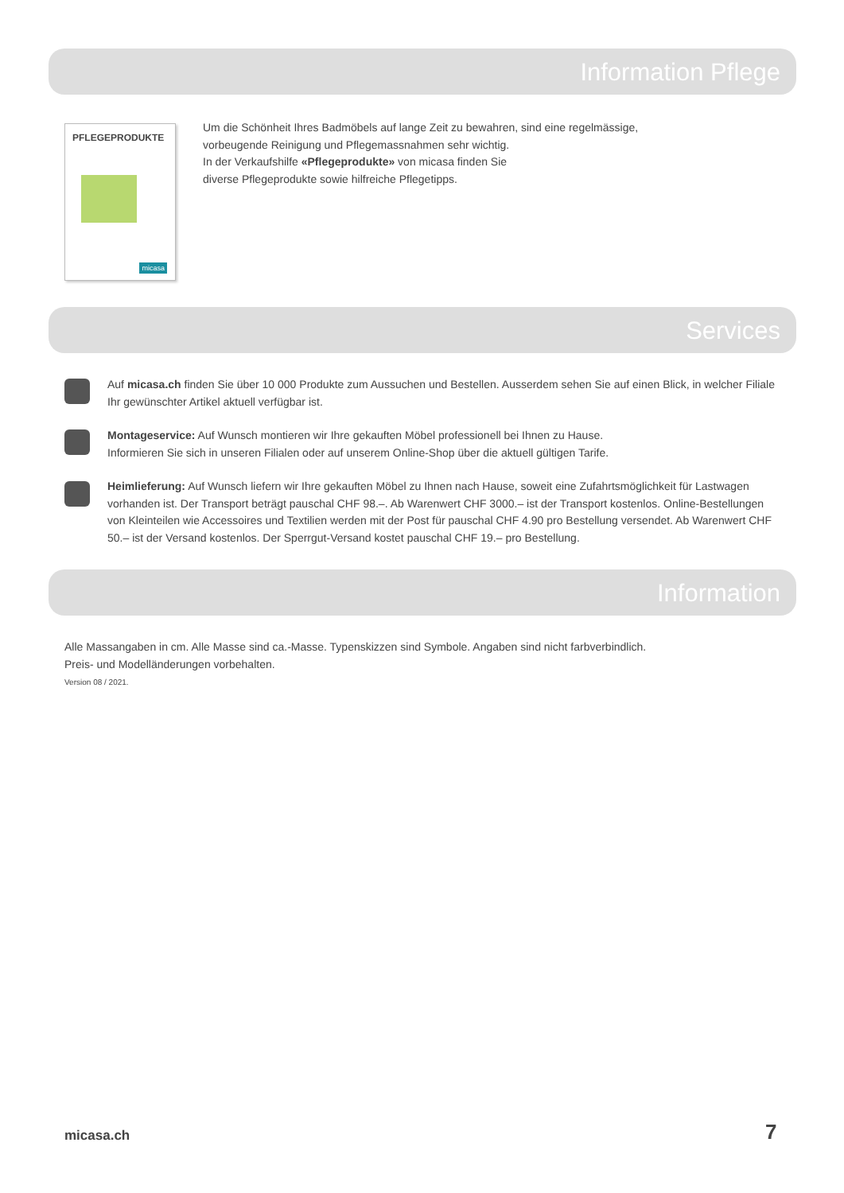Information Pflege
PFLEGEPRODUKTE
micasa
Um die Schönheit Ihres Badmöbels auf lange Zeit zu bewahren, sind eine regelmässige, vorbeugende Reinigung und Pflegemassnahmen sehr wichtig.
In der Verkaufshilfe «Pflegeprodukte» von micasa finden Sie
diverse Pflegeprodukte sowie hilfreiche Pflegetipps.
Services
Auf micasa.ch finden Sie über 10 000 Produkte zum Aussuchen und Bestellen. Ausserdem sehen Sie auf einen Blick, in welcher Filiale Ihr gewünschter Artikel aktuell verfügbar ist.
Montageservice: Auf Wunsch montieren wir Ihre gekauften Möbel professionell bei Ihnen zu Hause.
Informieren Sie sich in unseren Filialen oder auf unserem Online-Shop über die aktuell gültigen Tarife.
Heimlieferung: Auf Wunsch liefern wir Ihre gekauften Möbel zu Ihnen nach Hause, soweit eine Zufahrtsmöglichkeit für Lastwagen vorhanden ist. Der Transport beträgt pauschal CHF 98.–. Ab Warenwert CHF 3000.– ist der Transport kostenlos. Online-Bestellungen von Kleinteilen wie Accessoires und Textilien werden mit der Post für pauschal CHF 4.90 pro Bestellung versendet. Ab Warenwert CHF 50.– ist der Versand kostenlos. Der Sperrgut-Versand kostet pauschal CHF 19.– pro Bestellung.
Information
Alle Massangaben in cm. Alle Masse sind ca.-Masse. Typenskizzen sind Symbole. Angaben sind nicht farbverbindlich.
Preis- und Modelländerungen vorbehalten.
Version 08 / 2021.
micasa.ch 7